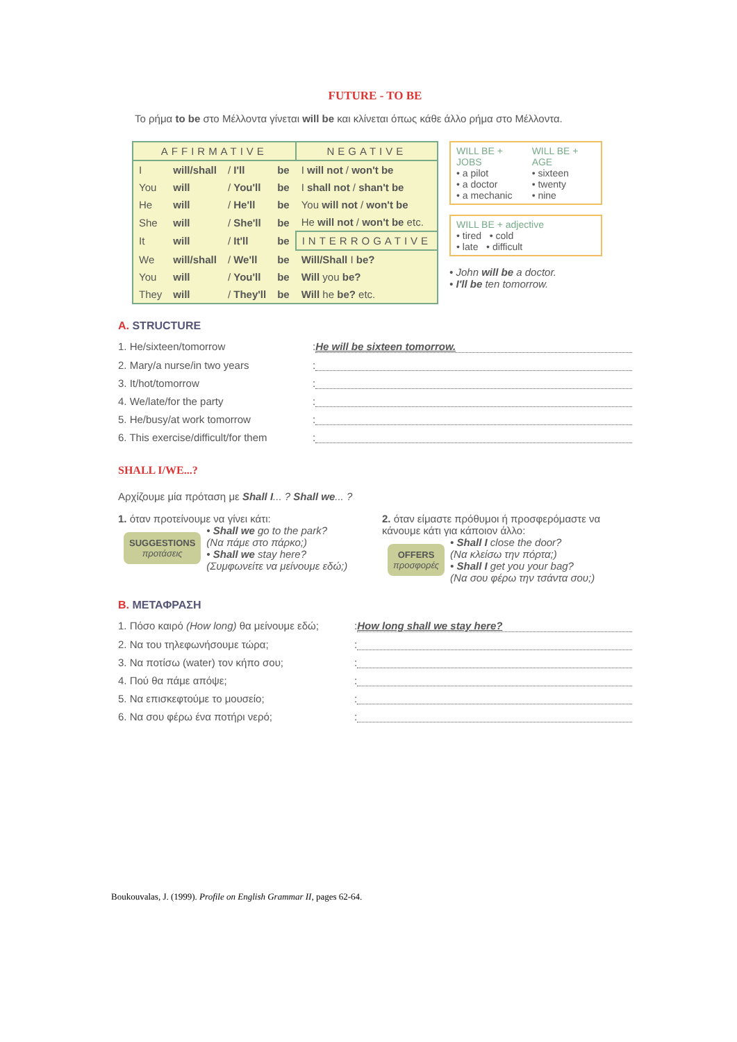FUTURE - TO BE
Το ρήμα to be στο Μέλλοντα γίνεται will be και κλίνεται όπως κάθε άλλο ρήμα στο Μέλλοντα.
| AFFIRMATIVE | | | | NEGATIVE |
| --- | --- | --- | --- | --- |
| I | will/shall | / I'll | be | I will not / won't be |
| You | will | / You'll | be | I shall not / shan't be |
| He | will | / He'll | be | You will not / won't be |
| She | will | / She'll | be | He will not / won't be etc. |
| It | will | / It'll | be | INTERROGATIVE |
| We | will/shall | / We'll | be | Will/Shall I be? |
| You | will | / You'll | be | Will you be? |
| They | will | / They'll | be | Will he be? etc. |
WILL BE + JOBS
• a pilot
• a doctor
• a mechanic
WILL BE + AGE
• sixteen
• twenty
• nine
WILL BE + adjective
• tired • cold
• late • difficult
• John will be a doctor.
• I'll be ten tomorrow.
A. STRUCTURE
1. He/sixteen/tomorrow: He will be sixteen tomorrow.
2. Mary/a nurse/in two years:
3. It/hot/tomorrow:
4. We/late/for the party:
5. He/busy/at work tomorrow:
6. This exercise/difficult/for them:
SHALL I/WE...?
Αρχίζουμε μία πρόταση με Shall I... ? Shall we... ?
1. όταν προτείνουμε να γίνει κάτι:
SUGGESTIONS
προτάσεις
• Shall we go to the park?
(Να πάμε στο πάρκο;)
• Shall we stay here?
(Συμφωνείτε να μείνουμε εδώ;)
2. όταν είμαστε πρόθυμοι ή προσφερόμαστε να κάνουμε κάτι για κάποιον άλλο:
OFFERS
προσφορές
• Shall I close the door?
(Να κλείσω την πόρτα;)
• Shall I get you your bag?
(Να σου φέρω την τσάντα σου;)
B. ΜΕΤΑΦΡΑΣΗ
1. Πόσο καιρό (How long) θα μείνουμε εδώ;: How long shall we stay here?
2. Να του τηλεφωνήσουμε τώρα;:
3. Να ποτίσω (water) τον κήπο σου;:
4. Πού θα πάμε απόψε;:
5. Να επισκεφτούμε το μουσείο;:
6. Να σου φέρω ένα ποτήρι νερό;:
Boukouvalas, J. (1999). Profile on English Grammar II, pages 62-64.